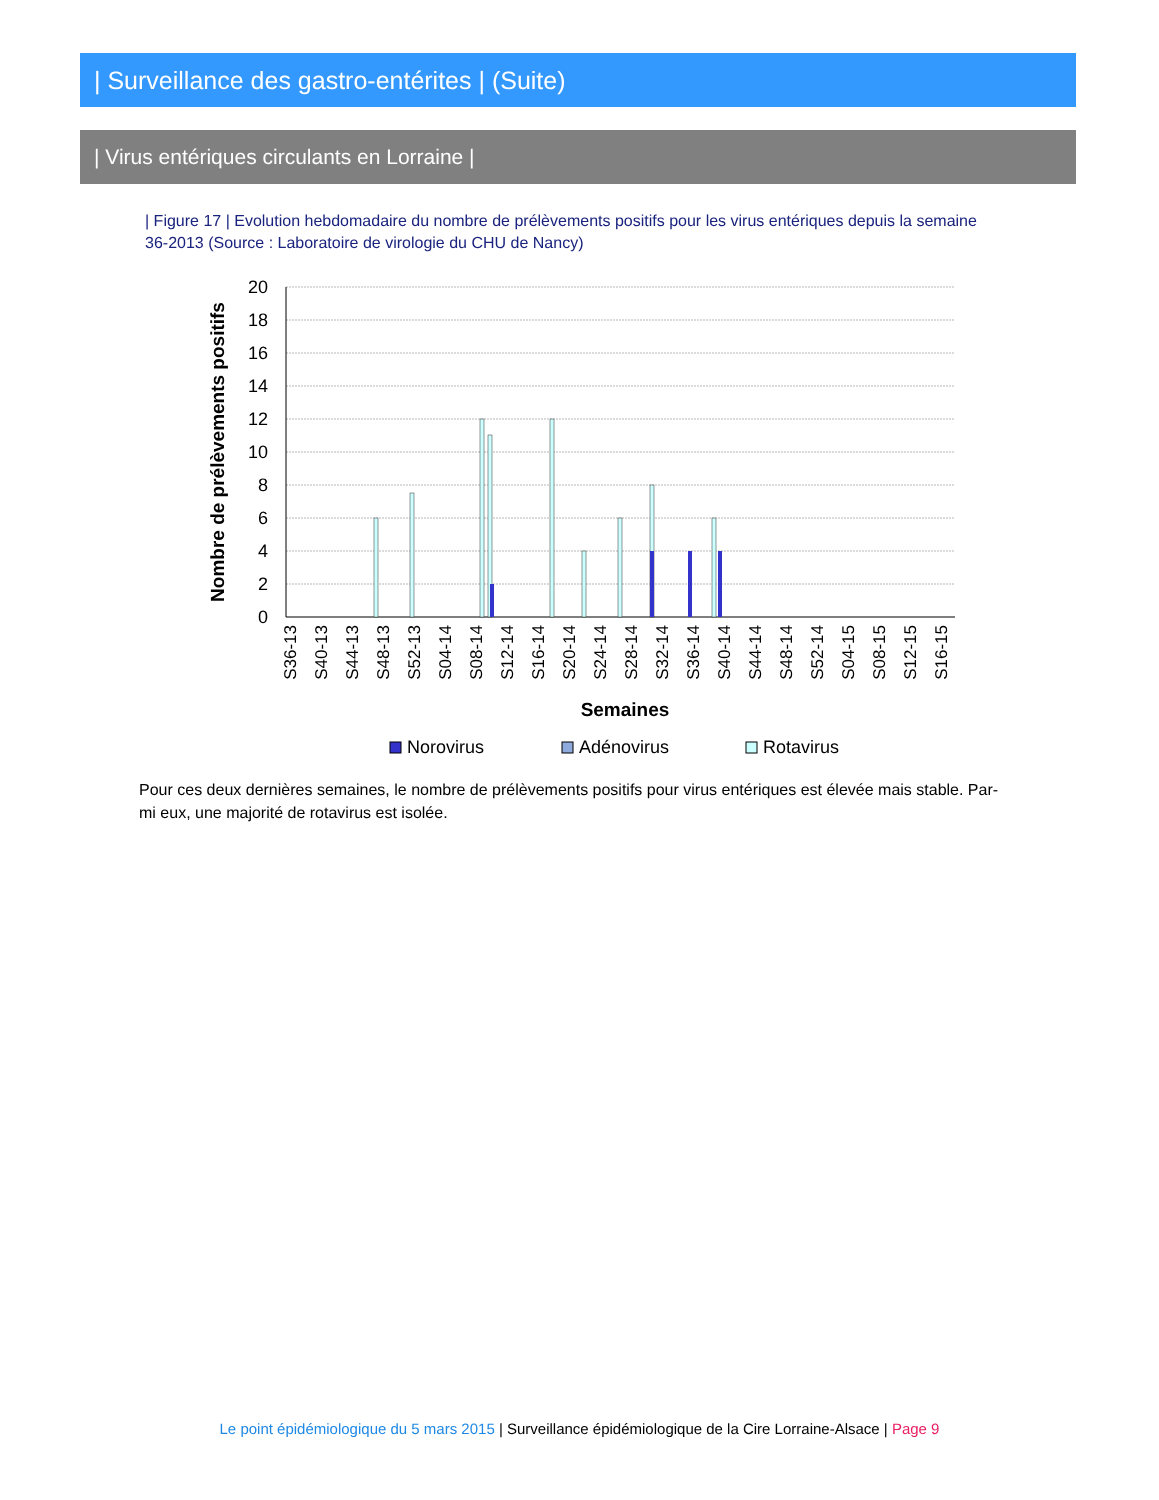| Surveillance des gastro-entérites | (Suite)
| Virus entériques circulants en Lorraine |
| Figure 17 | Evolution hebdomadaire du nombre de prélèvements positifs pour les virus entériques depuis la semaine 36-2013 (Source : Laboratoire de virologie du CHU de Nancy)
20
18
16
14
12
10
8
6
4
2
0
Nombre de prélèvements positifs
S36-13
S40-13
S44-13
S48-13
S52-13
S04-14
S08-14
S12-14
S16-14
S20-14
S24-14
S28-14
S32-14
S36-14
S40-14
S44-14
S48-14
S52-14
S04-15
S08-15
S12-15
S16-15
Semaines
Norovirus
Adénovirus
Rotavirus
Pour ces deux dernières semaines, le nombre de prélèvements positifs pour virus entériques est élevée mais stable. Par-mi eux, une majorité de rotavirus est isolée.
Le point épidémiologique du 5 mars 2015 | Surveillance épidémiologique de la Cire Lorraine-Alsace | Page 9